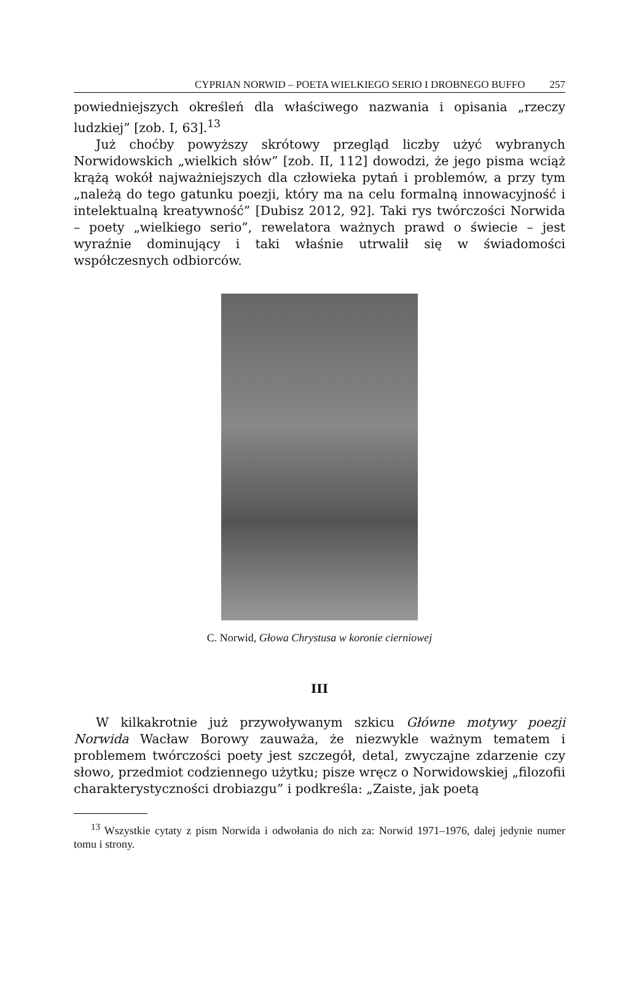CYPRIAN NORWID – POETA WIELKIEGO SERIO I DROBNEGO BUFFO 257
powiedniejszych określeń dla właściwego nazwania i opisania „rzeczy ludzkiej” [zob. I, 63].<sup>13</sup>
Już choćby powyższy skrótowy przegląd liczby użyć wybranych Norwidowskich „wielkich słów” [zob. II, 112] dowodzi, że jego pisma wciąż krążą wokół najważniejszych dla człowieka pytań i problemów, a przy tym „należą do tego gatunku poezji, który ma na celu formalną innowacyjność i intelektualną kreatywność” [Dubisz 2012, 92]. Taki rys twórczości Norwida – poety „wielkiego serio”, rewelatora ważnych prawd o świecie – jest wyraźnie dominujący i taki właśnie utrwalił się w świadomości współczesnych odbiorców.
C. Norwid, Głowa Chrystusa w koronie cierniowej
III
W kilkakrotnie już przywoływanym szkicu Główne motywy poezji Norwida Wacław Borowy zauważa, że niezwykle ważnym tematem i problemem twórczości poety jest szczegół, detal, zwyczajne zdarzenie czy słowo, przedmiot codziennego użytku; pisze wręcz o Norwidowskiej „filozofii charakterystyczności drobiazgu” i podkreśla: „Zaiste, jak poetą
<sup>13</sup> Wszystkie cytaty z pism Norwida i odwołania do nich za: Norwid 1971–1976, dalej jedynie numer tomu i strony.